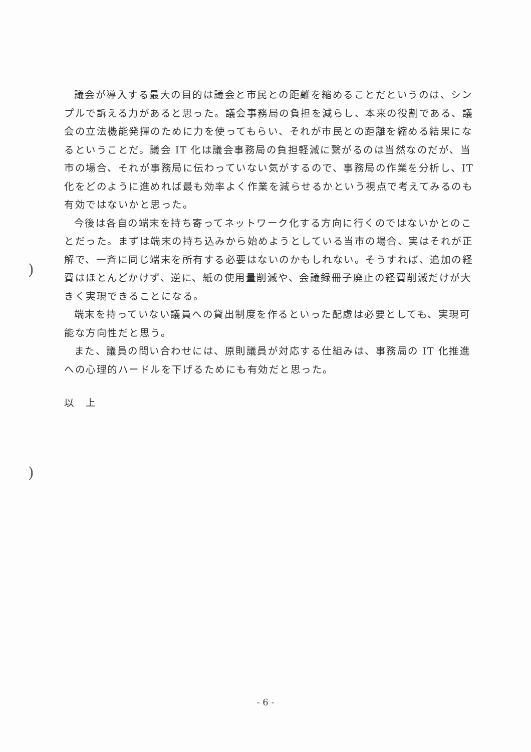)
)
議会が導入する最大の目的は議会と市民との距離を縮めることだというのは、シンプルで訴える力があると思った。議会事務局の負担を減らし、本来の役割である、議会の立法機能発揮のために力を使ってもらい、それが市民との距離を縮める結果になるということだ。議会 IT 化は議会事務局の負担軽減に繋がるのは当然なのだが、当市の場合、それが事務局に伝わっていない気がするので、事務局の作業を分析し、IT 化をどのように進めれば最も効率よく作業を減らせるかという視点で考えてみるのも有効ではないかと思った。
今後は各自の端末を持ち寄ってネットワーク化する方向に行くのではないかとのことだった。まずは端末の持ち込みから始めようとしている当市の場合、実はそれが正解で、一斉に同じ端末を所有する必要はないのかもしれない。そうすれば、追加の経費はほとんどかけず、逆に、紙の使用量削減や、会議録冊子廃止の経費削減だけが大きく実現できることになる。
端末を持っていない議員への貸出制度を作るといった配慮は必要としても、実現可能な方向性だと思う。
また、議員の問い合わせには、原則議員が対応する仕組みは、事務局の IT 化推進への心理的ハードルを下げるためにも有効だと思った。
以　上
- 6 -